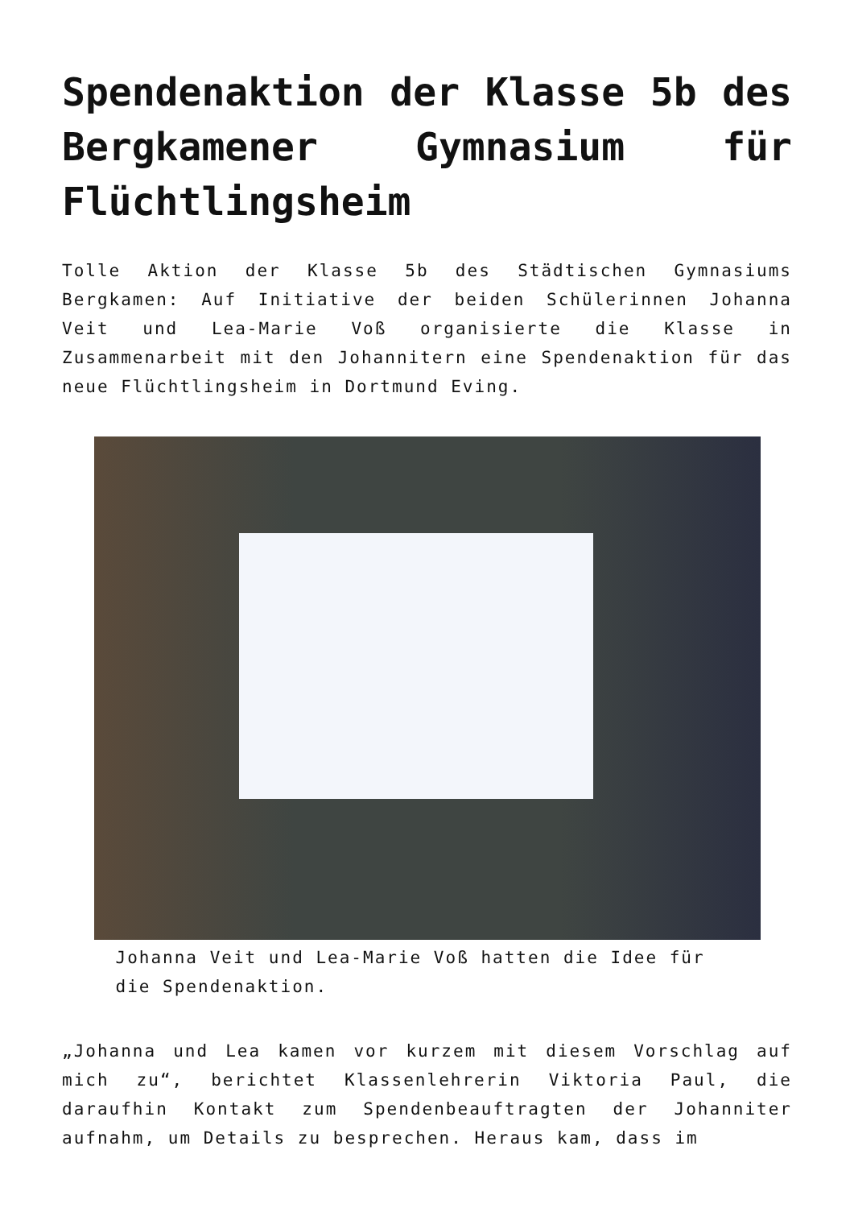Spendenaktion der Klasse 5b des Bergkamener Gymnasium für Flüchtlingsheim
Tolle Aktion der Klasse 5b des Städtischen Gymnasiums Bergkamen: Auf Initiative der beiden Schülerinnen Johanna Veit und Lea-Marie Voß organisierte die Klasse in Zusammenarbeit mit den Johannitern eine Spendenaktion für das neue Flüchtlingsheim in Dortmund Eving.
Johanna Veit und Lea-Marie Voß hatten die Idee für die Spendenaktion.
„Johanna und Lea kamen vor kurzem mit diesem Vorschlag auf mich zu“, berichtet Klassenlehrerin Viktoria Paul, die daraufhin Kontakt zum Spendenbeauftragten der Johanniter aufnahm, um Details zu besprechen. Heraus kam, dass im